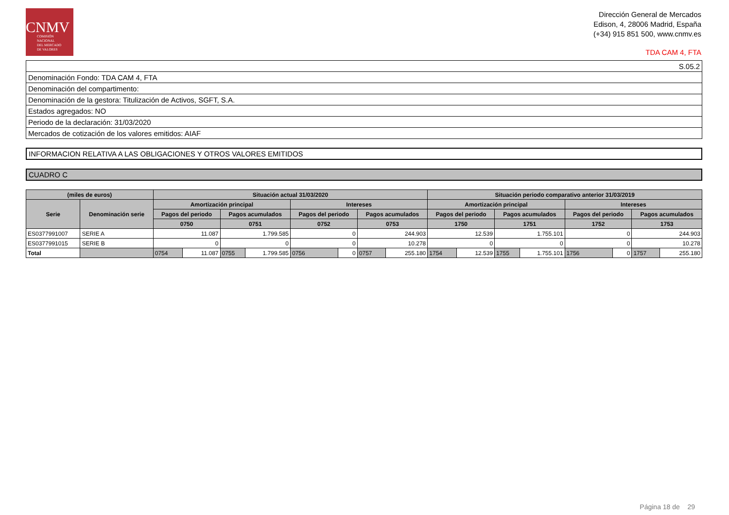CNMV
COMISIÓN
NACIONAL
DEL MERCADO
DE VALORES
Dirección General de Mercados
Edison, 4, 28006 Madrid, España
(+34) 915 851 500, www.cnmv.es
TDA CAM 4, FTA
| S.05.2 |
| Denominación Fondo: TDA CAM 4, FTA |
| Denominación del compartimento: |
| Denominación de la gestora: Titulización de Activos, SGFT, S.A. |
| Estados agregados: NO |
| Periodo de la declaración: 31/03/2020 |
| Mercados de cotización de los valores emitidos: AIAF |
INFORMACION RELATIVA A LAS OBLIGACIONES Y OTROS VALORES EMITIDOS
CUADRO C
| (miles de euros) | | Situación actual 31/03/2020 | | | | | | | | Situación periodo comparativo anterior 31/03/2019 | | | | | | | |
| --- | --- | --- | --- | --- | --- | --- | --- | --- | --- | --- | --- | --- | --- | --- | --- | --- | --- |
| Serie | Denominación serie | Amortización principal | | | | Intereses | | | | Amortización principal | | | | Intereses | | | |
| | | Pagos del periodo | | Pagos acumulados | | Pagos del periodo | | Pagos acumulados | | Pagos del periodo | | Pagos acumulados | | Pagos del periodo | | Pagos acumulados | |
| | | 0750 | | 0751 | | 0752 | | 0753 | | 1750 | | 1751 | | 1752 | | 1753 | |
| ES0377991007 | SERIE A | 11.087 | | 1.799.585 | | 0 | | 244.903 | | 12.539 | | 1.755.101 | | 0 | | 244.903 | |
| ES0377991015 | SERIE B | 0 | | 0 | | 0 | | 10.278 | | 0 | | 0 | | 0 | | 10.278 | |
| Total | | 0754 | 11.087 | 0755 | 1.799.585 | 0756 | 0 | 0757 | 255.180 | 1754 | 12.539 | 1755 | 1.755.101 | 1756 | 0 | 1757 | 255.180 |
Página 18 de 29